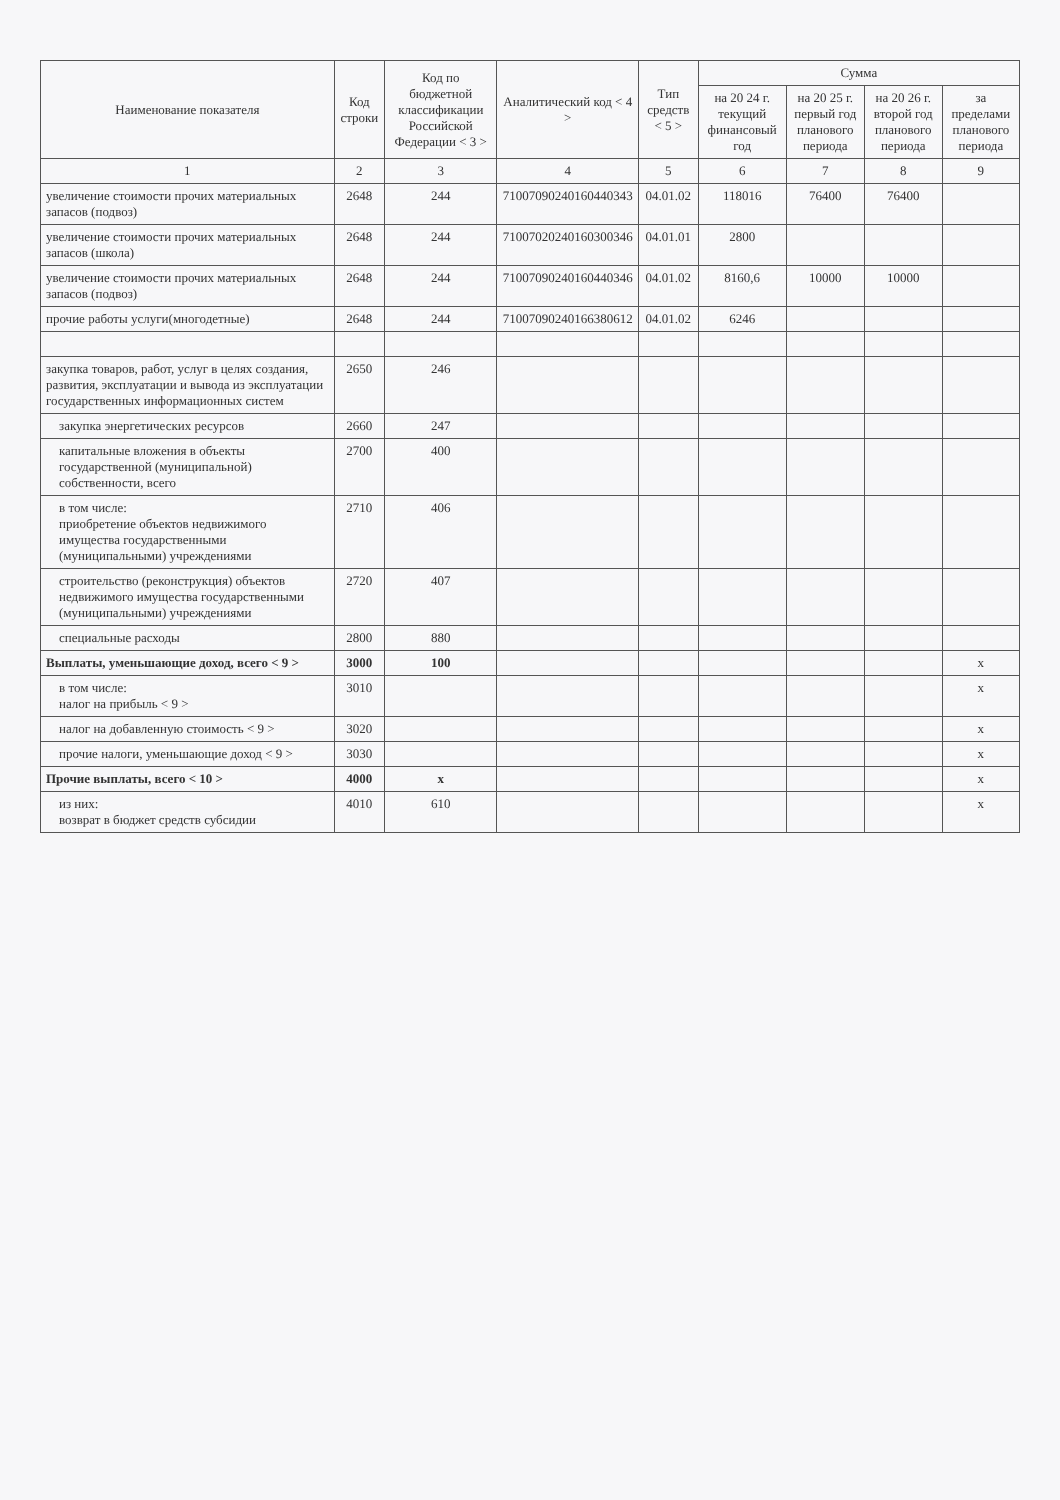| Наименование показателя | Код строки | Код по бюджетной классификации Российской Федерации < 3 > | Аналитический код < 4 > | Тип средств < 5 > | Сумма | | | |
| --- | --- | --- | --- | --- | --- | --- | --- | --- |
| | | | | | на 20 24 г. текущий финансовый год | на 20 25 г. первый год планового периода | на 20 26 г. второй год планового периода | за пределами планового периода |
| 1 | 2 | 3 | 4 | 5 | 6 | 7 | 8 | 9 |
| увеличение стоимости прочих материальных запасов (подвоз) | 2648 | 244 | 71007090240160440343 | 04.01.02 | 118016 | 76400 | 76400 | |
| увеличение стоимости прочих материальных запасов (школа) | 2648 | 244 | 71007020240160300346 | 04.01.01 | 2800 | | | |
| увеличение стоимости прочих материальных запасов (подвоз) | 2648 | 244 | 71007090240160440346 | 04.01.02 | 8160,6 | 10000 | 10000 | |
| прочие работы услуги(многодетные) | 2648 | 244 | 71007090240166380612 | 04.01.02 | 6246 | | | |
| закупка товаров, работ, услуг в целях создания, развития, эксплуатации и вывода из эксплуатации государственных информационных систем | 2650 | 246 | | | | | | |
| закупка энергетических ресурсов | 2660 | 247 | | | | | | |
| капитальные вложения в объекты государственной (муниципальной) собственности, всего | 2700 | 400 | | | | | | |
| в том числе: приобретение объектов недвижимого имущества государственными (муниципальными) учреждениями | 2710 | 406 | | | | | | |
| строительство (реконструкция) объектов недвижимого имущества государственными (муниципальными) учреждениями | 2720 | 407 | | | | | | |
| специальные расходы | 2800 | 880 | | | | | | |
| Выплаты, уменьшающие доход, всего < 9 > | 3000 | 100 | | | | | | x |
| в том числе: налог на прибыль < 9 > | 3010 | | | | | | | x |
| налог на добавленную стоимость < 9 > | 3020 | | | | | | | x |
| прочие налоги, уменьшающие доход < 9 > | 3030 | | | | | | | x |
| Прочие выплаты, всего < 10 > | 4000 | x | | | | | | x |
| из них: возврат в бюджет средств субсидии | 4010 | 610 | | | | | | x |